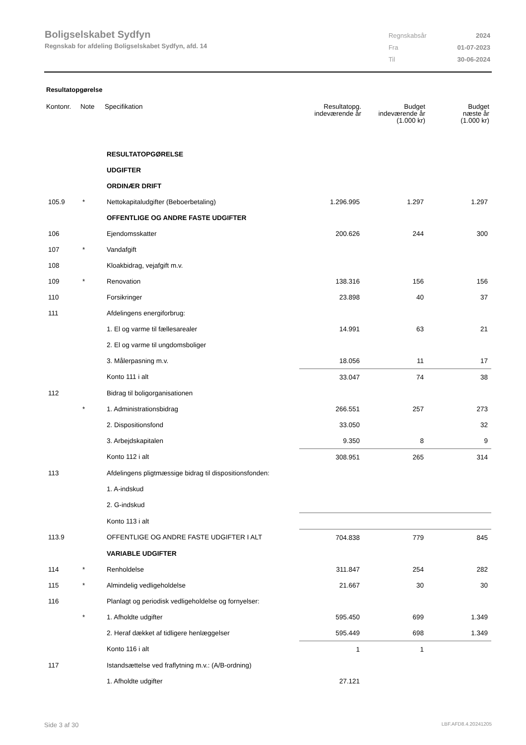Boligselskabet Sydfyn
Regnskab for afdeling Boligselskabet Sydfyn, afd. 14
| Regnskabsår | 2024 |
| Fra | 01-07-2023 |
| Til | 30-06-2024 |
Resultatopgørelse
| Kontonr. | Note | Specifikation | Resultatopg. indeværende år | Budget indeværende år (1.000 kr) | Budget næste år (1.000 kr) |
| --- | --- | --- | --- | --- | --- |
| | | RESULTATOPGØRELSE | | | |
| | | UDGIFTER | | | |
| | | ORDINÆR DRIFT | | | |
| 105.9 | * | Nettokapitaludgifter (Beboerbetaling) | 1.296.995 | 1.297 | 1.297 |
| | | OFFENTLIGE OG ANDRE FASTE UDGIFTER | | | |
| 106 | | Ejendomsskatter | 200.626 | 244 | 300 |
| 107 | * | Vandafgift | | | |
| 108 | | Kloakbidrag, vejafgift m.v. | | | |
| 109 | * | Renovation | 138.316 | 156 | 156 |
| 110 | | Forsikringer | 23.898 | 40 | 37 |
| 111 | | Afdelingens energiforbrug: | | | |
| | | 1. El og varme til fællesarealer | 14.991 | 63 | 21 |
| | | 2. El og varme til ungdomsboliger | | | |
| | | 3. Målerpasning m.v. | 18.056 | 11 | 17 |
| | | Konto 111 i alt | 33.047 | 74 | 38 |
| 112 | | Bidrag til boligorganisationen | | | |
| | * | 1. Administrationsbidrag | 266.551 | 257 | 273 |
| | | 2. Dispositionsfond | 33.050 | | 32 |
| | | 3. Arbejdskapitalen | 9.350 | 8 | 9 |
| | | Konto 112 i alt | 308.951 | 265 | 314 |
| 113 | | Afdelingens pligtmæssige bidrag til dispositionsfonden: | | | |
| | | 1. A-indskud | | | |
| | | 2. G-indskud | | | |
| | | Konto 113 i alt | | | |
| 113.9 | | OFFENTLIGE OG ANDRE FASTE UDGIFTER I ALT | 704.838 | 779 | 845 |
| | | VARIABLE UDGIFTER | | | |
| 114 | * | Renholdelse | 311.847 | 254 | 282 |
| 115 | * | Almindelig vedligeholdelse | 21.667 | 30 | 30 |
| 116 | | Planlagt og periodisk vedligeholdelse og fornyelser: | | | |
| | * | 1. Afholdte udgifter | 595.450 | 699 | 1.349 |
| | | 2. Heraf dækket af tidligere henlæggelser | 595.449 | 698 | 1.349 |
| | | Konto 116 i alt | 1 | 1 | |
| 117 | | Istandsættelse ved fraflytning m.v.: (A/B-ordning) | | | |
| | | 1. Afholdte udgifter | 27.121 | | |
Side 3 af 30 LBF.AFD8.4.20241205